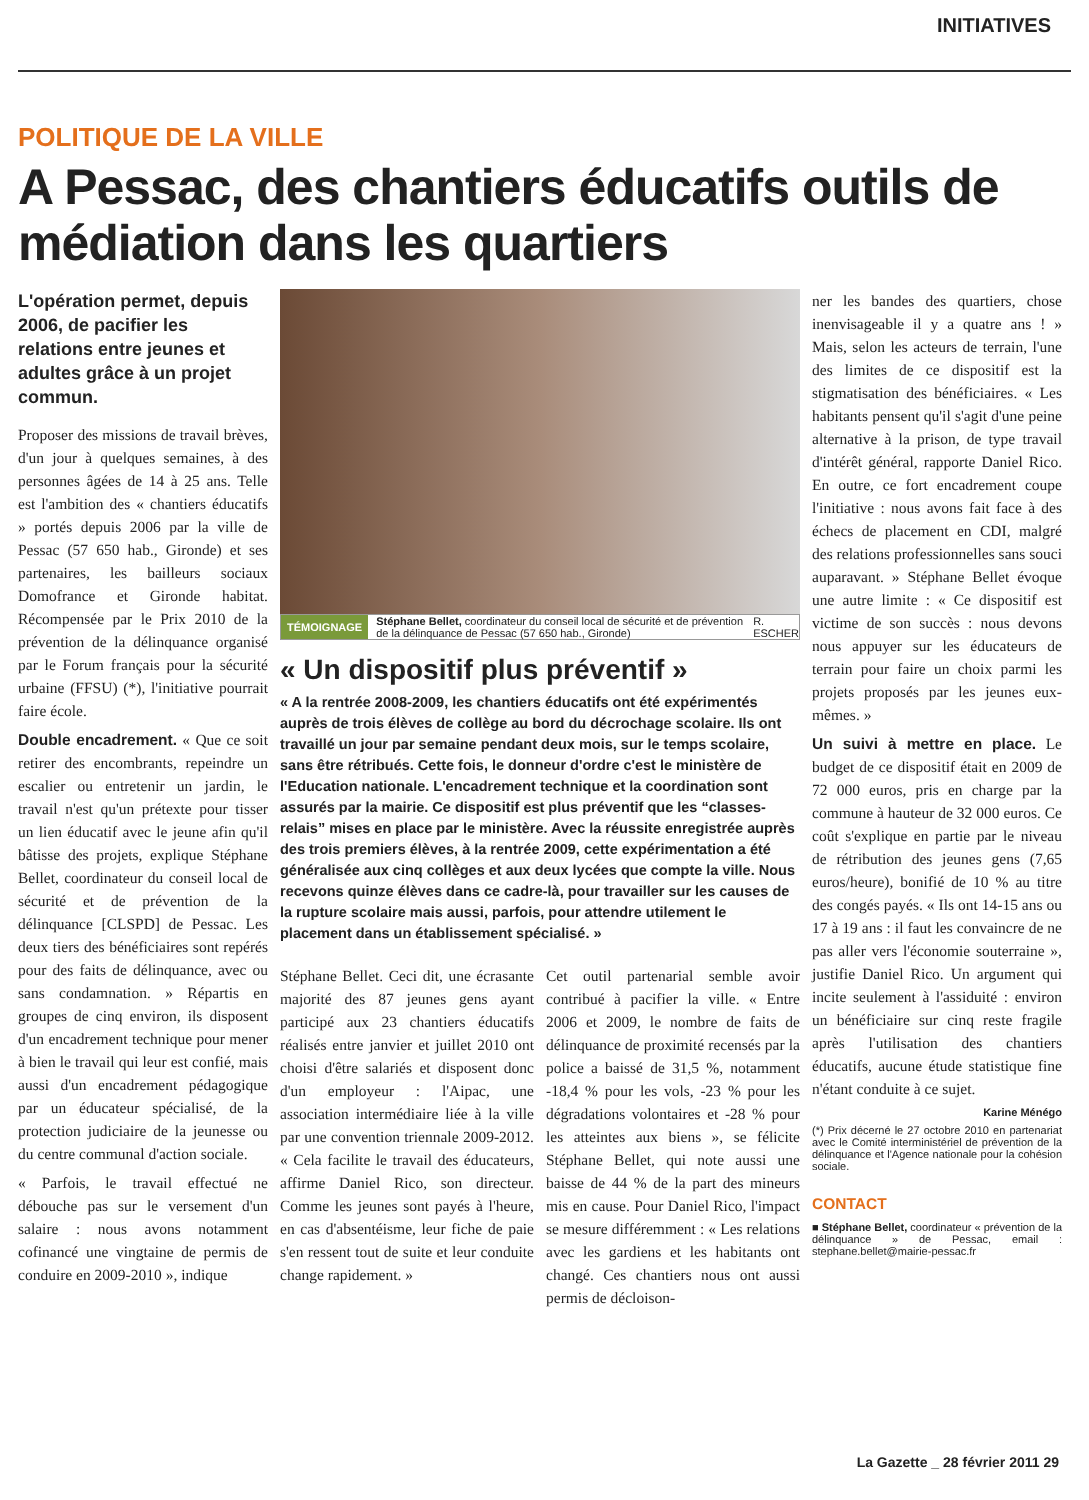INITIATIVES
POLITIQUE DE LA VILLE
A Pessac, des chantiers éducatifs outils de médiation dans les quartiers
L'opération permet, depuis 2006, de pacifier les relations entre jeunes et adultes grâce à un projet commun.
Proposer des missions de travail brèves, d'un jour à quelques semaines, à des personnes âgées de 14 à 25 ans. Telle est l'ambition des « chantiers éducatifs » portés depuis 2006 par la ville de Pessac (57 650 hab., Gironde) et ses partenaires, les bailleurs sociaux Domofrance et Gironde habitat. Récompensée par le Prix 2010 de la prévention de la délinquance organisé par le Forum français pour la sécurité urbaine (FFSU) (*), l'initiative pourrait faire école.
Double encadrement. « Que ce soit retirer des encombrants, repeindre un escalier ou entretenir un jardin, le travail n'est qu'un prétexte pour tisser un lien éducatif avec le jeune afin qu'il bâtisse des projets, explique Stéphane Bellet, coordinateur du conseil local de sécurité et de prévention de la délinquance [CLSPD] de Pessac. Les deux tiers des bénéficiaires sont repérés pour des faits de délinquance, avec ou sans condamnation. » Répartis en groupes de cinq environ, ils disposent d'un encadrement technique pour mener à bien le travail qui leur est confié, mais aussi d'un encadrement pédagogique par un éducateur spécialisé, de la protection judiciaire de la jeunesse ou du centre communal d'action sociale.
« Parfois, le travail effectué ne débouche pas sur le versement d'un salaire : nous avons notamment cofinancé une vingtaine de permis de conduire en 2009-2010 », indique
TÉMOIGNAGE Stéphane Bellet, coordinateur du conseil local de sécurité et de prévention de la délinquance de Pessac (57 650 hab., Gironde) R. ESCHER
« Un dispositif plus préventif »
« A la rentrée 2008-2009, les chantiers éducatifs ont été expérimentés auprès de trois élèves de collège au bord du décrochage scolaire. Ils ont travaillé un jour par semaine pendant deux mois, sur le temps scolaire, sans être rétribués. Cette fois, le donneur d'ordre c'est le ministère de l'Education nationale. L'encadrement technique et la coordination sont assurés par la mairie. Ce dispositif est plus préventif que les “classes-relais” mises en place par le ministère. Avec la réussite enregistrée auprès des trois premiers élèves, à la rentrée 2009, cette expérimentation a été généralisée aux cinq collèges et aux deux lycées que compte la ville. Nous recevons quinze élèves dans ce cadre-là, pour travailler sur les causes de la rupture scolaire mais aussi, parfois, pour attendre utilement le placement dans un établissement spécialisé. »
Stéphane Bellet. Ceci dit, une écrasante majorité des 87 jeunes gens ayant participé aux 23 chantiers éducatifs réalisés entre janvier et juillet 2010 ont choisi d'être salariés et disposent donc d'un employeur : l'Aipac, une association intermédiaire liée à la ville par une convention triennale 2009-2012. « Cela facilite le travail des éducateurs, affirme Daniel Rico, son directeur. Comme les jeunes sont payés à l'heure, en cas d'absentéisme, leur fiche de paie s'en ressent tout de suite et leur conduite change rapidement. »
Cet outil partenarial semble avoir contribué à pacifier la ville. « Entre 2006 et 2009, le nombre de faits de délinquance de proximité recensés par la police a baissé de 31,5 %, notamment -18,4 % pour les vols, -23 % pour les dégradations volontaires et -28 % pour les atteintes aux biens », se félicite Stéphane Bellet, qui note aussi une baisse de 44 % de la part des mineurs mis en cause. Pour Daniel Rico, l'impact se mesure différemment : « Les relations avec les gardiens et les habitants ont changé. Ces chantiers nous ont aussi permis de décloison-
ner les bandes des quartiers, chose inenvisageable il y a quatre ans ! » Mais, selon les acteurs de terrain, l'une des limites de ce dispositif est la stigmatisation des bénéficiaires. « Les habitants pensent qu'il s'agit d'une peine alternative à la prison, de type travail d'intérêt général, rapporte Daniel Rico. En outre, ce fort encadrement coupe l'initiative : nous avons fait face à des échecs de placement en CDI, malgré des relations professionnelles sans souci auparavant. » Stéphane Bellet évoque une autre limite : « Ce dispositif est victime de son succès : nous devons nous appuyer sur les éducateurs de terrain pour faire un choix parmi les projets proposés par les jeunes eux-mêmes. »
Un suivi à mettre en place. Le budget de ce dispositif était en 2009 de 72 000 euros, pris en charge par la commune à hauteur de 32 000 euros. Ce coût s'explique en partie par le niveau de rétribution des jeunes gens (7,65 euros/heure), bonifié de 10 % au titre des congés payés. « Ils ont 14-15 ans ou 17 à 19 ans : il faut les convaincre de ne pas aller vers l'économie souterraine », justifie Daniel Rico. Un argument qui incite seulement à l'assiduité : environ un bénéficiaire sur cinq reste fragile après l'utilisation des chantiers éducatifs, aucune étude statistique fine n'étant conduite à ce sujet.
Karine Ménégo
(*) Prix décerné le 27 octobre 2010 en partenariat avec le Comité interministériel de prévention de la délinquance et l'Agence nationale pour la cohésion sociale.
CONTACT
■ Stéphane Bellet, coordinateur « prévention de la délinquance » de Pessac, email : stephane.bellet@mairie-pessac.fr
La Gazette _ 28 février 2011 29